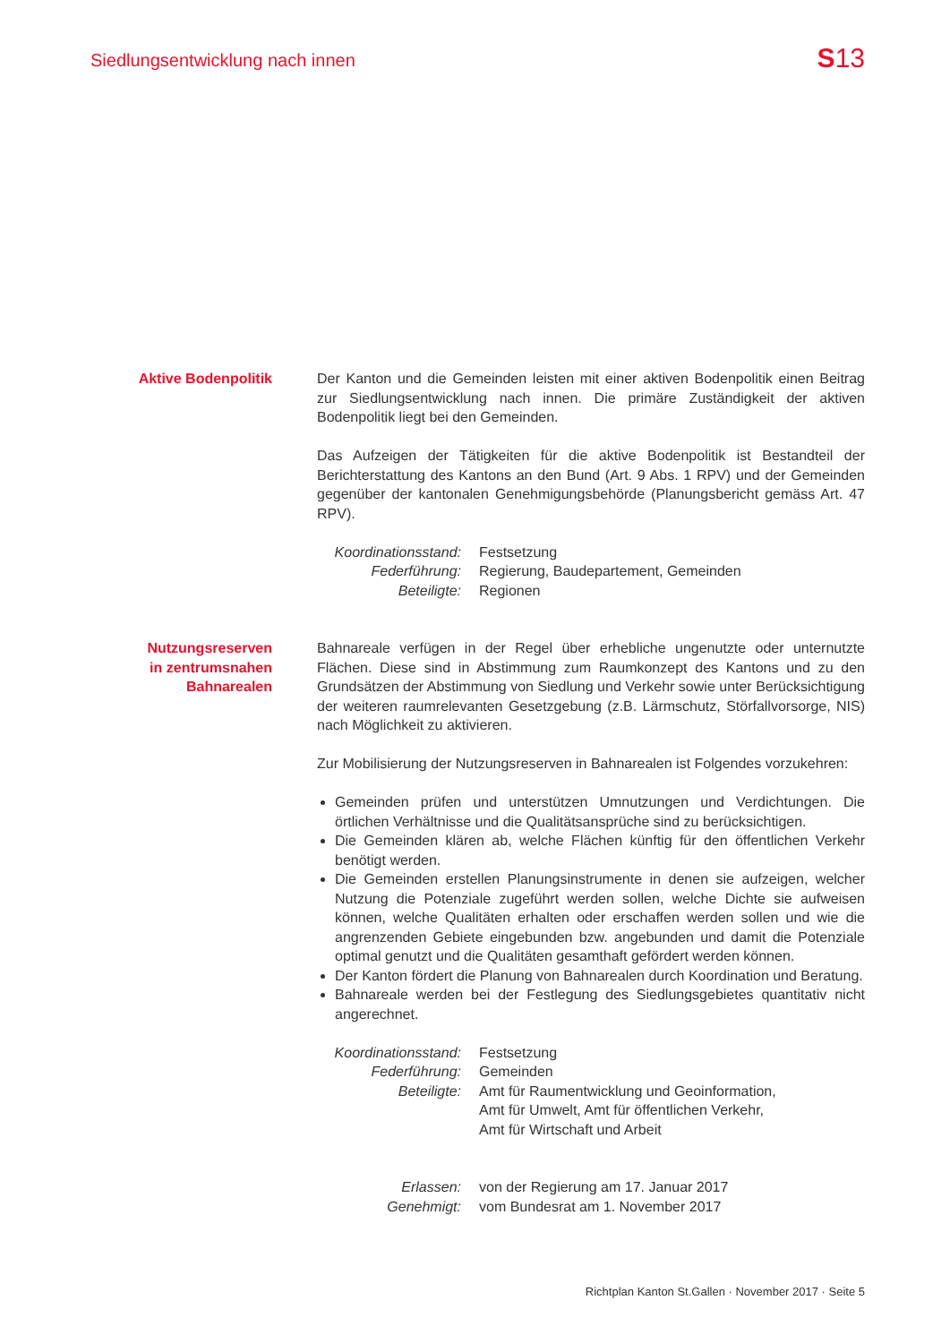Siedlungsentwicklung nach innen
S13
Aktive Bodenpolitik Der Kanton und die Gemeinden leisten mit einer aktiven Bodenpolitik einen Beitrag zur Siedlungsentwicklung nach innen. Die primäre Zuständigkeit der aktiven Bodenpolitik liegt bei den Gemeinden.
Das Aufzeigen der Tätigkeiten für die aktive Bodenpolitik ist Bestandteil der Berichterstattung des Kantons an den Bund (Art. 9 Abs. 1 RPV) und der Gemeinden gegenüber der kantonalen Genehmigungsbehörde (Planungsbericht gemäss Art. 47 RPV).
Koordinationsstand:
Festsetzung
Federführung:
Regierung, Baudepartement, Gemeinden
Beteiligte:
Regionen
Nutzungsreserven
in zentrumsnahen
Bahnarealen
Bahnareale verfügen in der Regel über erhebliche ungenutzte oder unternutzte Flächen. Diese sind in Abstimmung zum Raumkonzept des Kantons und zu den Grundsätzen der Abstimmung von Siedlung und Verkehr sowie unter Berücksichtigung der weiteren raumrelevanten Gesetzgebung (z.B. Lärmschutz, Störfallvorsorge, NIS) nach Möglichkeit zu aktivieren.
Zur Mobilisierung der Nutzungsreserven in Bahnarealen ist Folgendes vorzukehren:
Gemeinden prüfen und unterstützen Umnutzungen und Verdichtungen. Die örtlichen Verhältnisse und die Qualitätsansprüche sind zu berücksichtigen.
Die Gemeinden klären ab, welche Flächen künftig für den öffentlichen Verkehr benötigt werden.
Die Gemeinden erstellen Planungsinstrumente in denen sie aufzeigen, welcher Nutzung die Potenziale zugeführt werden sollen, welche Dichte sie aufweisen können, welche Qualitäten erhalten oder erschaffen werden sollen und wie die angrenzenden Gebiete eingebunden bzw. angebunden und damit die Potenziale optimal genutzt und die Qualitäten gesamthaft gefördert werden können.
Der Kanton fördert die Planung von Bahnarealen durch Koordination und Beratung.
Bahnareale werden bei der Festlegung des Siedlungsgebietes quantitativ nicht angerechnet.
Koordinationsstand:
Festsetzung
Federführung:
Gemeinden
Beteiligte:
Amt für Raumentwicklung und Geoinformation,
Amt für Umwelt, Amt für öffentlichen Verkehr,
Amt für Wirtschaft und Arbeit
Erlassen:
von der Regierung am 17. Januar 2017
Genehmigt:
vom Bundesrat am 1. November 2017
Richtplan Kanton St.Gallen · November 2017 · Seite 5